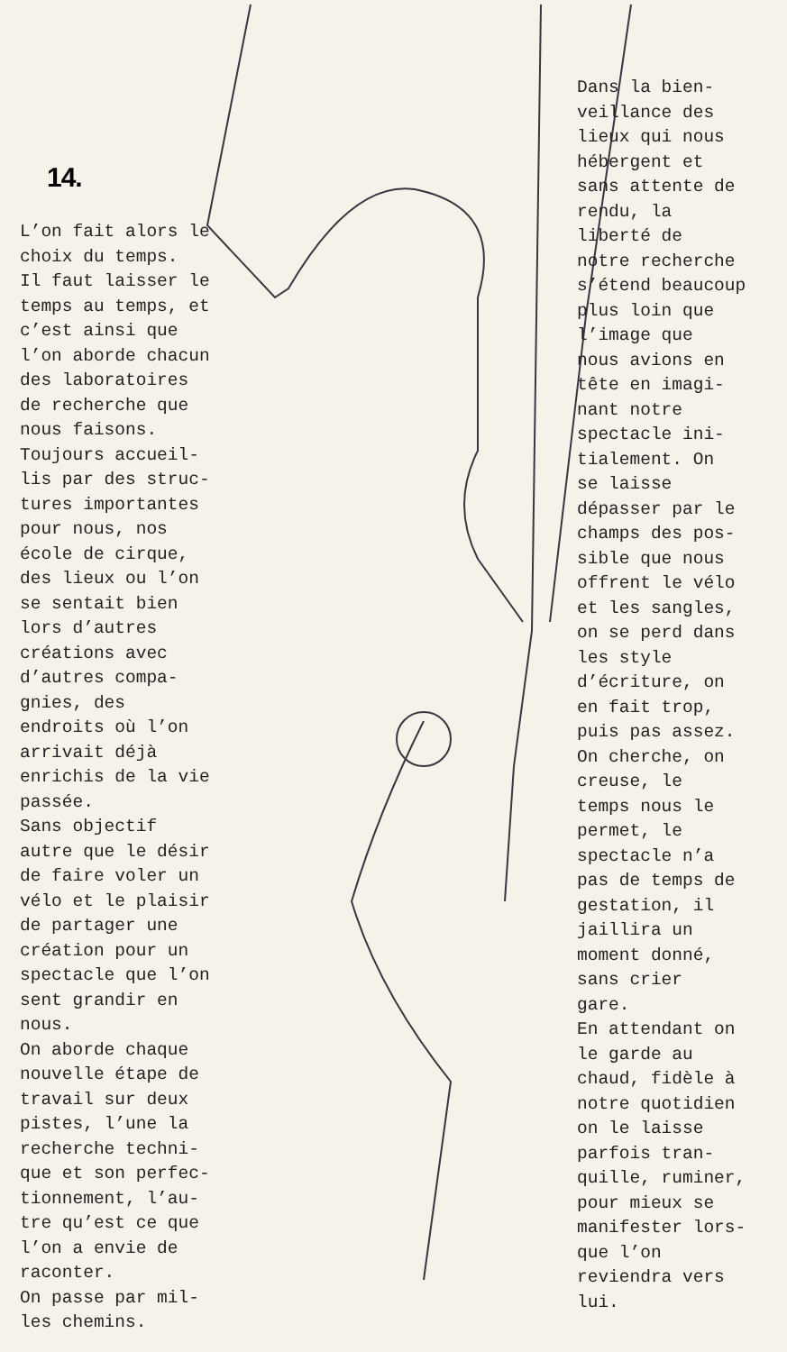14.
L’on fait alors le choix du temps. Il faut laisser le temps au temps, et c’est ainsi que l’on aborde chacun des laboratoires de recherche que nous faisons. Toujours accueil- lis par des struc- tures importantes pour nous, nos école de cirque, des lieux ou l’on se sentait bien lors d’autres créations avec d’autres compa- gnies, des endroits où l’on arrivait déjà enrichis de la vie passée. Sans objectif autre que le désir de faire voler un vélo et le plaisir de partager une création pour un spectacle que l’on sent grandir en nous. On aborde chaque nouvelle étape de travail sur deux pistes, l’une la recherche techni- que et son perfec- tionnement, l’au- tre qu’est ce que l’on a envie de raconter. On passe par mil- les chemins.
Dans la bien- veillance des lieux qui nous hébergent et sans attente de rendu, la liberté de notre recherche s’étend beaucoup plus loin que l’image que nous avions en tête en imagi- nant notre spectacle ini- tialement. On se laisse dépasser par le champs des pos- sible que nous offrent le vélo et les sangles, on se perd dans les style d’écriture, on en fait trop, puis pas assez. On cherche, on creuse, le temps nous le permet, le spectacle n’a pas de temps de gestation, il jaillira un moment donné, sans crier gare. En attendant on le garde au chaud, fidèle à notre quotidien on le laisse parfois tran- quille, ruminer, pour mieux se manifester lors- que l’on reviendra vers lui.